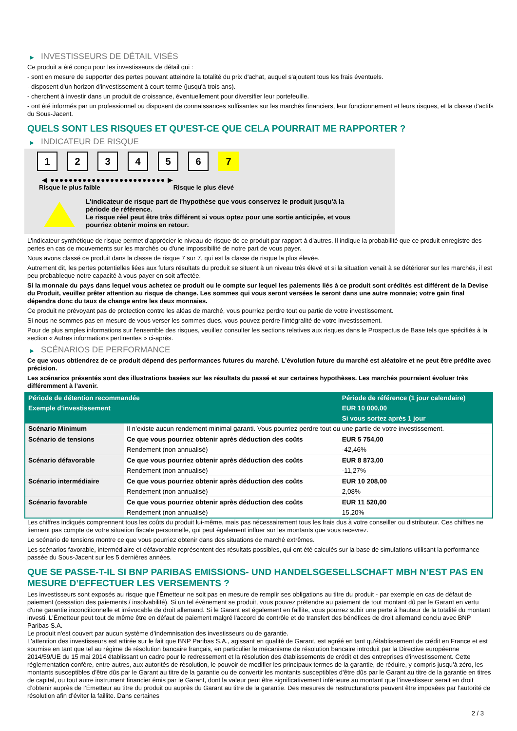▶ INVESTISSEURS DE DÉTAIL VISÉS
Ce produit a été conçu pour les investisseurs de détail qui :
- sont en mesure de supporter des pertes pouvant atteindre la totalité du prix d'achat, auquel s'ajoutent tous les frais éventuels.
- disposent d'un horizon d'investissement à court-terme (jusqu'à trois ans).
- cherchent à investir dans un produit de croissance, éventuellement pour diversifier leur portefeuille.
- ont été informés par un professionnel ou disposent de connaissances suffisantes sur les marchés financiers, leur fonctionnement et leurs risques, et la classe d'actifs du Sous-Jacent.
QUELS SONT LES RISQUES ET QU’EST-CE QUE CELA POURRAIT ME RAPPORTER ?
▶ INDICATEUR DE RISQUE
1 2 3 4 5 6 7
◀ ●●●●●●●●●●●●●●●●●●●●●●●●● ▶
Risque le plus faible Risque le plus élevé
L'indicateur de risque part de l'hypothèse que vous conservez le produit jusqu'à la période de référence.
Le risque réel peut être très différent si vous optez pour une sortie anticipée, et vous pourriez obtenir moins en retour.
L'indicateur synthétique de risque permet d'apprécier le niveau de risque de ce produit par rapport à d'autres. Il indique la probabilité que ce produit enregistre des pertes en cas de mouvements sur les marchés ou d'une impossibilité de notre part de vous payer.
Nous avons classé ce produit dans la classe de risque 7 sur 7, qui est la classe de risque la plus élevée.
Autrement dit, les pertes potentielles liées aux futurs résultats du produit se situent à un niveau très élevé et si la situation venait à se détériorer sur les marchés, il est peu probableque notre capacité à vous payer en soit affectée.
Si la monnaie du pays dans lequel vous achetez ce produit ou le compte sur lequel les paiements liés à ce produit sont crédités est différent de la Devise du Produit, veuillez prêter attention au risque de change. Les sommes qui vous seront versées le seront dans une autre monnaie; votre gain final dépendra donc du taux de change entre les deux monnaies.
Ce produit ne prévoyant pas de protection contre les aléas de marché, vous pourriez perdre tout ou partie de votre investissement.
Si nous ne sommes pas en mesure de vous verser les sommes dues, vous pouvez perdre l'intégralité de votre investissement.
Pour de plus amples informations sur l'ensemble des risques, veuillez consulter les sections relatives aux risques dans le Prospectus de Base tels que spécifiés à la section « Autres informations pertinentes » ci-après.
▶ SCÉNARIOS DE PERFORMANCE
Ce que vous obtiendrez de ce produit dépend des performances futures du marché. L’évolution future du marché est aléatoire et ne peut être prédite avec précision.
Les scénarios présentés sont des illustrations basées sur les résultats du passé et sur certaines hypothèses. Les marchés pourraient évoluer très différemment à l’avenir.
| Période de détention recommandée | | Période de référence (1 jour calendaire) |
| --- | --- | --- |
| Exemple d’investissement | | EUR 10 000,00 |
| | | Si vous sortez après 1 jour |
| Scénario Minimum | Il n’existe aucun rendement minimal garanti. Vous pourriez perdre tout ou une partie de votre investissement. | |
| Scénario de tensions | Ce que vous pourriez obtenir après déduction des coûts | EUR 5 754,00 |
| | Rendement (non annualisé) | -42,46% |
| Scénario défavorable | Ce que vous pourriez obtenir après déduction des coûts | EUR 8 873,00 |
| | Rendement (non annualisé) | -11,27% |
| Scénario intermédiaire | Ce que vous pourriez obtenir après déduction des coûts | EUR 10 208,00 |
| | Rendement (non annualisé) | 2,08% |
| Scénario favorable | Ce que vous pourriez obtenir après déduction des coûts | EUR 11 520,00 |
| | Rendement (non annualisé) | 15,20% |
Les chiffres indiqués comprennent tous les coûts du produit lui-même, mais pas nécessairement tous les frais dus à votre conseiller ou distributeur. Ces chiffres ne tiennent pas compte de votre situation fiscale personnelle, qui peut également influer sur les montants que vous recevrez.
Le scénario de tensions montre ce que vous pourriez obtenir dans des situations de marché extrêmes.
Les scénarios favorable, intermédiaire et défavorable représentent des résultats possibles, qui ont été calculés sur la base de simulations utilisant la performance passée du Sous-Jacent sur les 5 dernières années.
QUE SE PASSE-T-IL SI BNP PARIBAS EMISSIONS- UND HANDELSGESELLSCHAFT MBH N’EST PAS EN MESURE D’EFFECTUER LES VERSEMENTS ?
Les investisseurs sont exposés au risque que l'Émetteur ne soit pas en mesure de remplir ses obligations au titre du produit - par exemple en cas de défaut de paiement (cessation des paiements / insolvabilité). Si un tel évènement se produit, vous pouvez prétendre au paiement de tout montant dû par le Garant en vertu d'une garantie inconditionnelle et irrévocable de droit allemand. Si le Garant est également en faillite, vous pourrez subir une perte à hauteur de la totalité du montant investi. L'Émetteur peut tout de même être en défaut de paiement malgré l'accord de contrôle et de transfert des bénéfices de droit allemand conclu avec BNP Paribas S.A.
Le produit n'est couvert par aucun système d’indemnisation des investisseurs ou de garantie.
L'attention des investisseurs est attirée sur le fait que BNP Paribas S.A., agissant en qualité de Garant, est agréé en tant qu'établissement de crédit en France et est soumise en tant que tel au régime de résolution bancaire français, en particulier le mécanisme de résolution bancaire introduit par la Directive européenne 2014/59/UE du 15 mai 2014 établissant un cadre pour le redressement et la résolution des établissements de crédit et des entreprises d'investissement. Cette réglementation confère, entre autres, aux autorités de résolution, le pouvoir de modifier les principaux termes de la garantie, de réduire, y compris jusqu'à zéro, les montants susceptibles d'être dûs par le Garant au titre de la garantie ou de convertir les montants susceptibles d'être dûs par le Garant au titre de la garantie en titres de capital, ou tout autre instrument financier émis par le Garant, dont la valeur peut être significativement inférieure au montant que l’investisseur serait en droit d’obtenir auprès de l’Émetteur au titre du produit ou auprès du Garant au titre de la garantie. Des mesures de restructurations peuvent être imposées par l’autorité de résolution afin d’éviter la faillite. Dans certaines
2 / 3